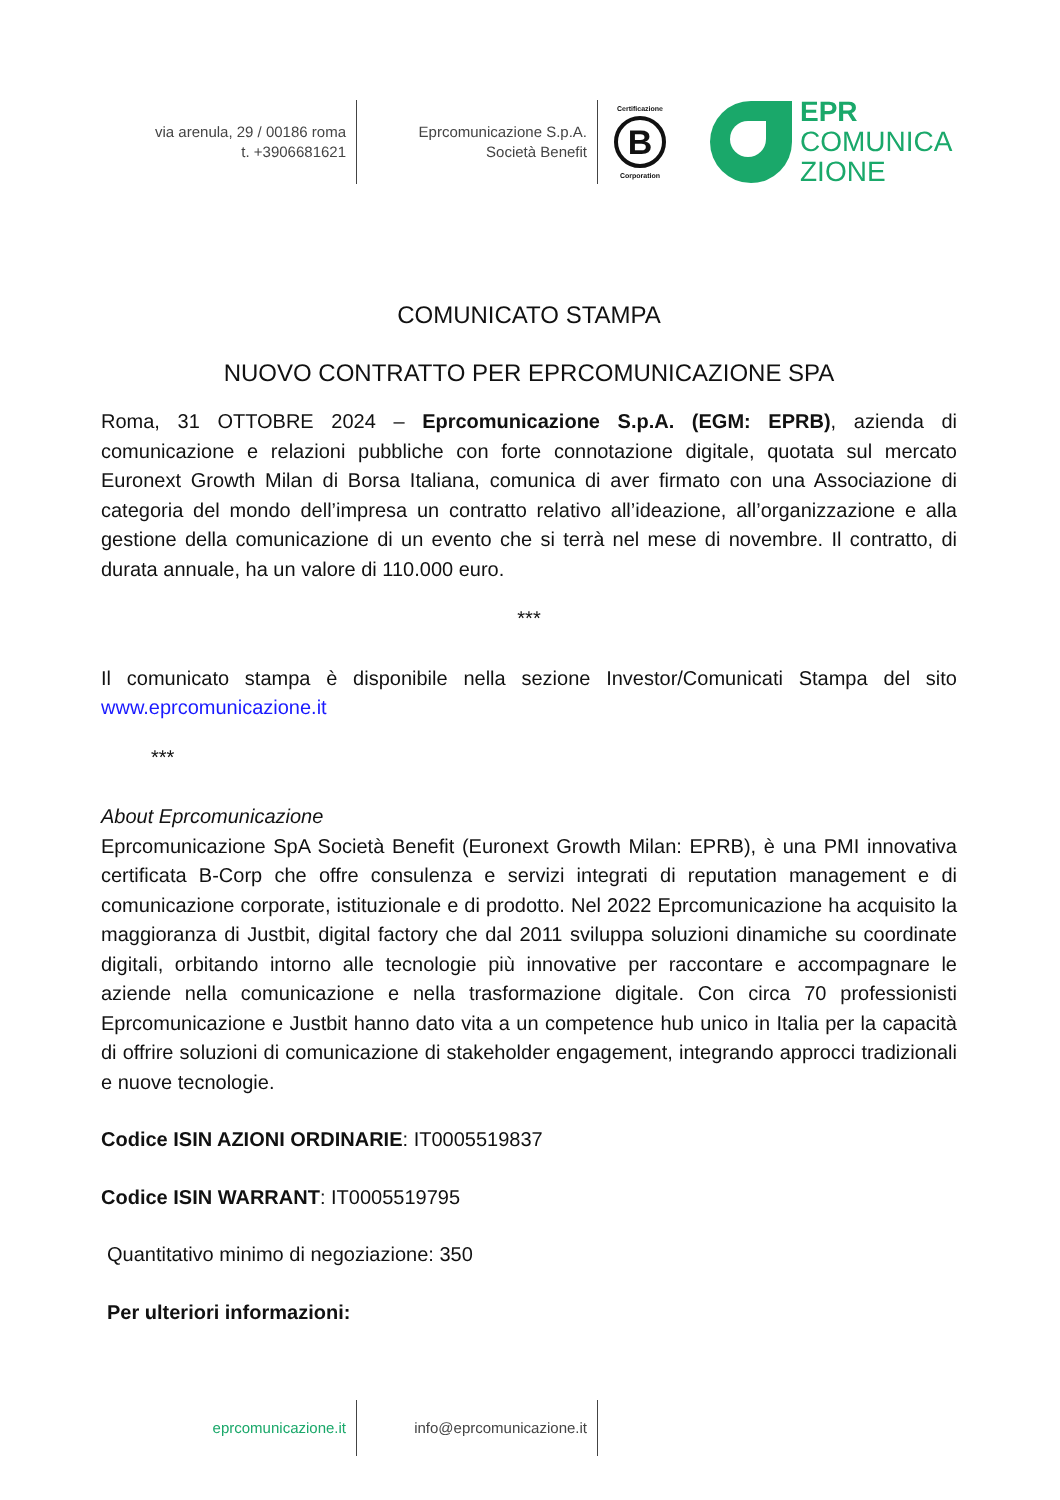via arenula, 29 / 00186 roma
t. +3906681621
Eprcomunicazione S.p.A.
Società Benefit
Certificazione
B
Corporation
EPR
COMUNICA
ZIONE
COMUNICATO STAMPA
NUOVO CONTRATTO PER EPRCOMUNICAZIONE SPA
Roma, 31 OTTOBRE 2024 – Eprcomunicazione S.p.A. (EGM: EPRB), azienda di comunicazione e relazioni pubbliche con forte connotazione digitale, quotata sul mercato Euronext Growth Milan di Borsa Italiana, comunica di aver firmato con una Associazione di categoria del mondo dell’impresa un contratto relativo all’ideazione, all’organizzazione e alla gestione della comunicazione di un evento che si terrà nel mese di novembre. Il contratto, di durata annuale, ha un valore di 110.000 euro.
***
Il comunicato stampa è disponibile nella sezione Investor/Comunicati Stampa del sito www.eprcomunicazione.it
***
About Eprcomunicazione
Eprcomunicazione SpA Società Benefit (Euronext Growth Milan: EPRB), è una PMI innovativa certificata B-Corp che offre consulenza e servizi integrati di reputation management e di comunicazione corporate, istituzionale e di prodotto. Nel 2022 Eprcomunicazione ha acquisito la maggioranza di Justbit, digital factory che dal 2011 sviluppa soluzioni dinamiche su coordinate digitali, orbitando intorno alle tecnologie più innovative per raccontare e accompagnare le aziende nella comunicazione e nella trasformazione digitale. Con circa 70 professionisti Eprcomunicazione e Justbit hanno dato vita a un competence hub unico in Italia per la capacità di offrire soluzioni di comunicazione di stakeholder engagement, integrando approcci tradizionali e nuove tecnologie.
Codice ISIN AZIONI ORDINARIE: IT0005519837
Codice ISIN WARRANT: IT0005519795
Quantitativo minimo di negoziazione: 350
Per ulteriori informazioni:
eprcomunicazione.it info@eprcomunicazione.it